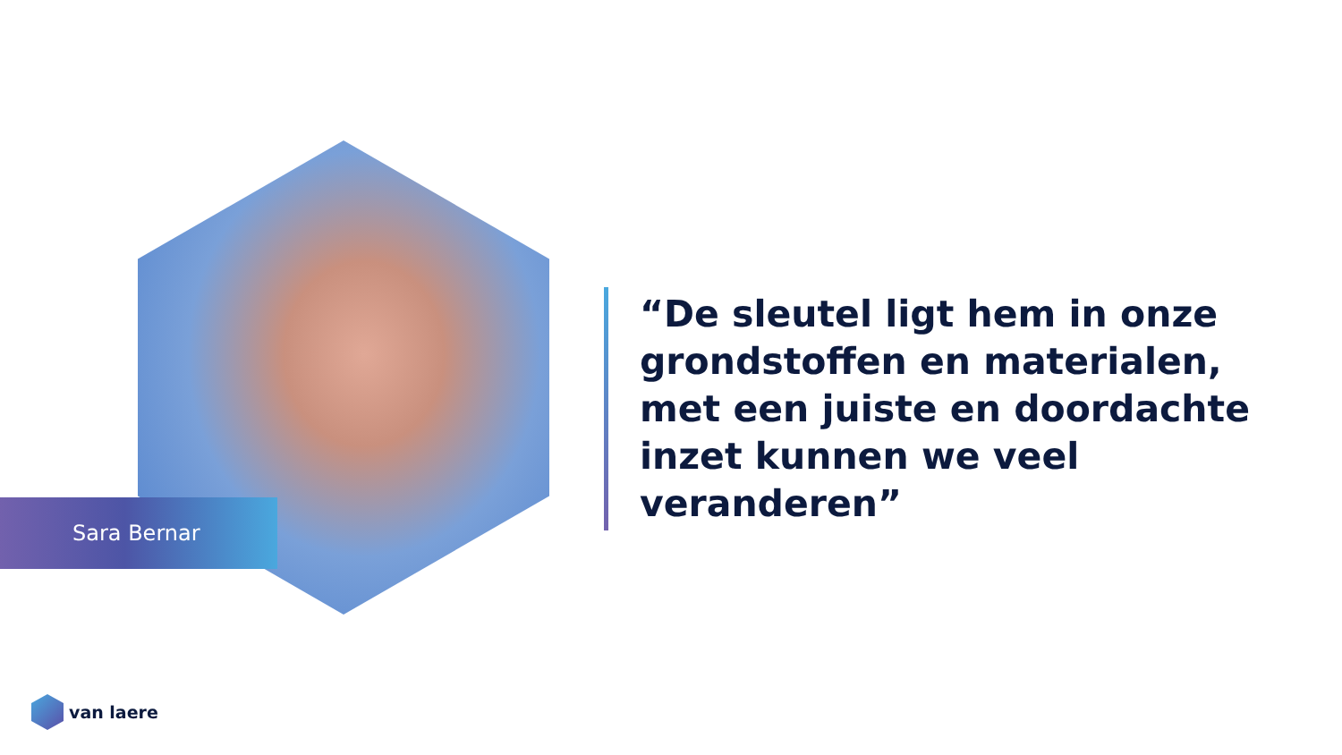Sara Bernar
“De sleutel ligt hem in onze grondstoffen en materialen, met een juiste en doordachte inzet kunnen we veel veranderen”
van laere